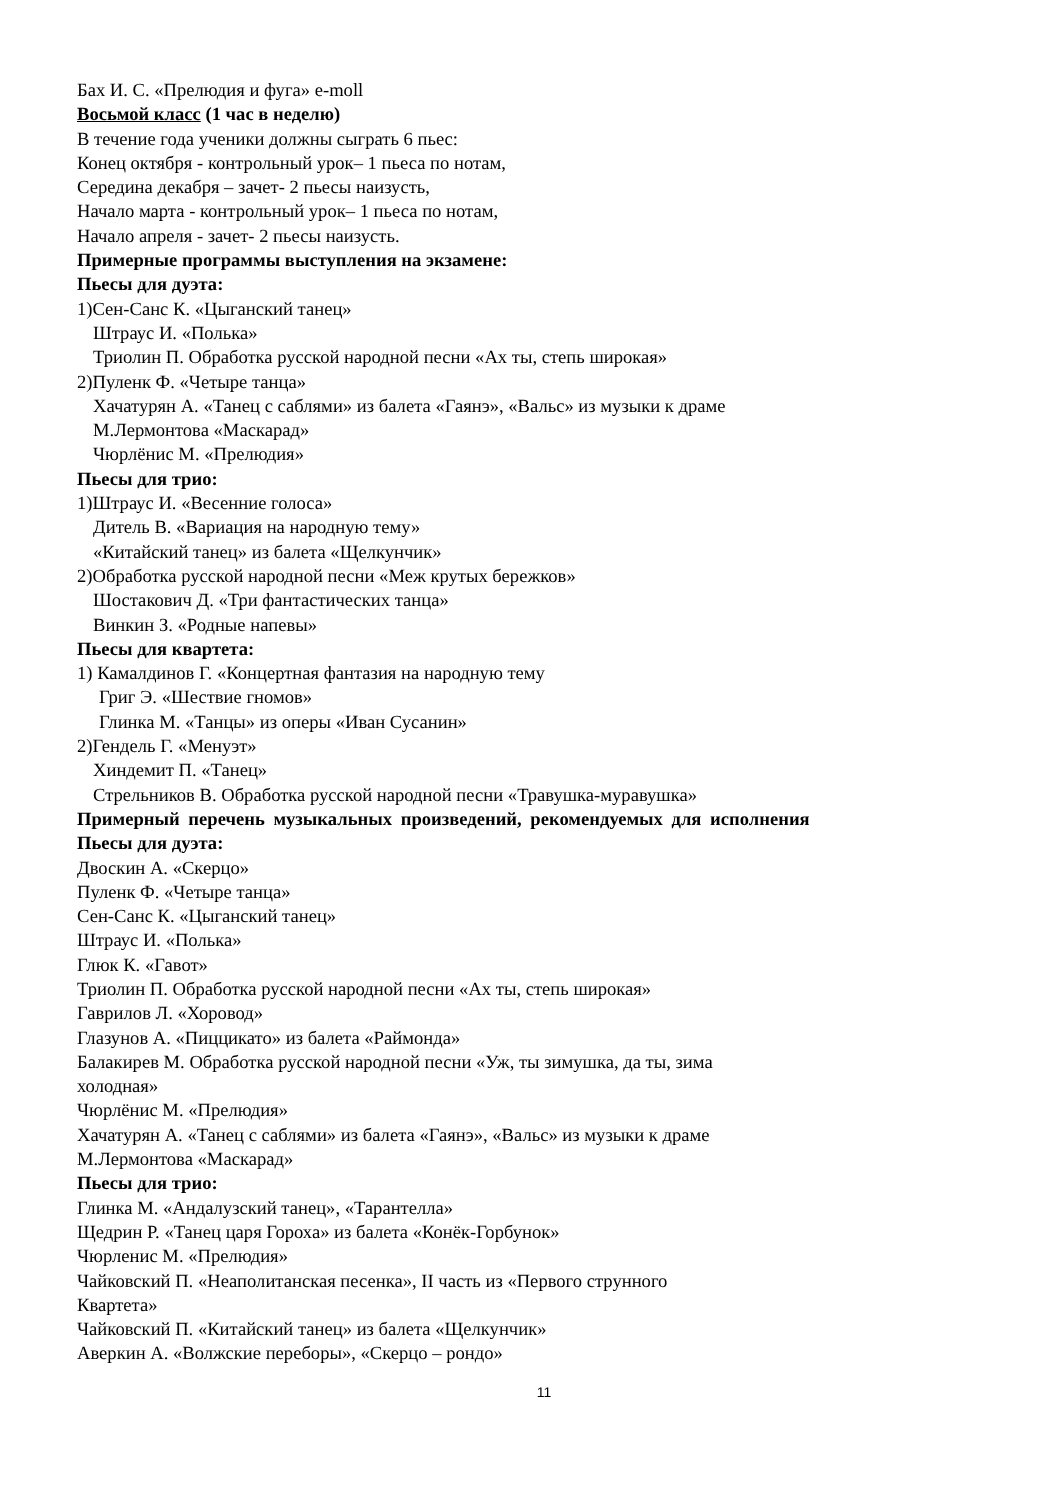Бах И. С. «Прелюдия и фуга» e-moll
Восьмой класс (1 час в неделю)
В течение года ученики должны сыграть 6 пьес:
Конец октября - контрольный урок– 1 пьеса по нотам,
Середина декабря – зачет- 2 пьесы наизусть,
Начало марта - контрольный урок– 1 пьеса по нотам,
Начало апреля - зачет- 2 пьесы наизусть.
Примерные программы выступления на экзамене:
Пьесы для дуэта:
1)Сен-Санс К. «Цыганский танец»
Штраус И. «Полька»
Триолин П. Обработка русской народной песни «Ах ты, степь широкая»
2)Пуленк Ф. «Четыре танца»
Хачатурян А. «Танец с саблями» из балета «Гаянэ», «Вальс» из музыки к драме
М.Лермонтова «Маскарад»
Чюрлёнис М. «Прелюдия»
Пьесы для трио:
1)Штраус И. «Весенние голоса»
Дитель В. «Вариация на народную тему»
«Китайский танец» из балета «Щелкунчик»
2)Обработка русской народной песни «Меж крутых бережков»
Шостакович Д. «Три фантастических танца»
Винкин З. «Родные напевы»
Пьесы для квартета:
1) Камалдинов Г. «Концертная фантазия на народную тему
Григ Э. «Шествие гномов»
Глинка М. «Танцы» из оперы «Иван Сусанин»
2)Гендель Г. «Менуэт»
Хиндемит П. «Танец»
Стрельников В. Обработка русской народной песни «Травушка-муравушка»
Примерный перечень музыкальных произведений, рекомендуемых для исполнения
Пьесы для дуэта:
Двоскин А. «Скерцо»
Пуленк Ф. «Четыре танца»
Сен-Санс К. «Цыганский танец»
Штраус И. «Полька»
Глюк К. «Гавот»
Триолин П. Обработка русской народной песни «Ах ты, степь широкая»
Гаврилов Л. «Хоровод»
Глазунов А. «Пиццикато» из балета «Раймонда»
Балакирев М. Обработка русской народной песни «Уж, ты зимушка, да ты, зима
холодная»
Чюрлёнис М. «Прелюдия»
Хачатурян А. «Танец с саблями» из балета «Гаянэ», «Вальс» из музыки к драме
М.Лермонтова «Маскарад»
Пьесы для трио:
Глинка М. «Андалузский танец», «Тарантелла»
Щедрин Р. «Танец царя Гороха» из балета «Конёк-Горбунок»
Чюрленис М. «Прелюдия»
Чайковский П. «Неаполитанская песенка», II часть из «Первого струнного
Квартета»
Чайковский П. «Китайский танец» из балета «Щелкунчик»
Аверкин А. «Волжские переборы», «Скерцо – рондо»
11